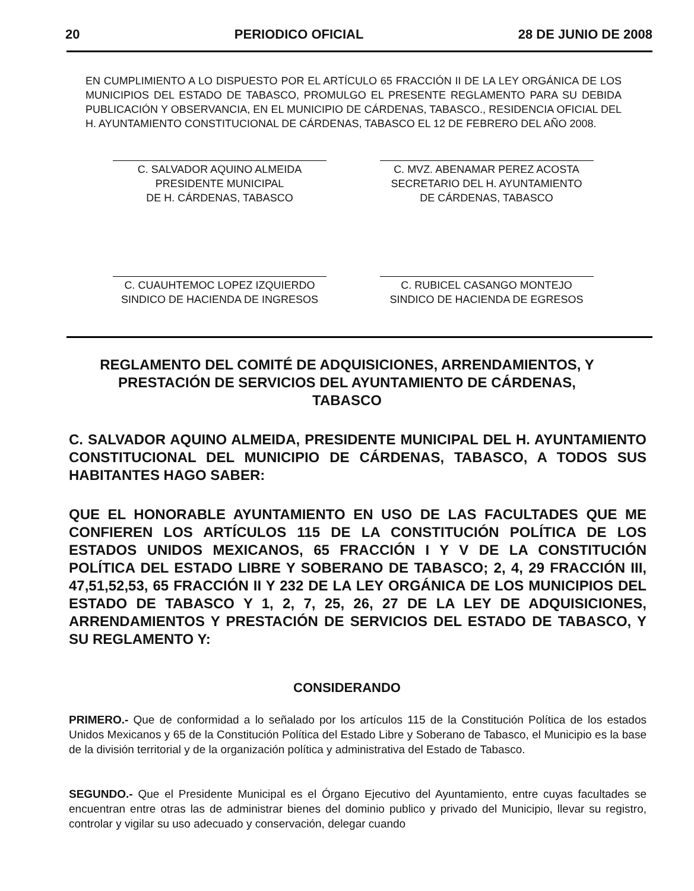20 PERIODICO OFICIAL 28 DE JUNIO DE 2008
EN CUMPLIMIENTO A LO DISPUESTO POR EL ARTÍCULO 65 FRACCIÓN II DE LA LEY ORGÁNICA DE LOS MUNICIPIOS DEL ESTADO DE TABASCO, PROMULGO EL PRESENTE REGLAMENTO PARA SU DEBIDA PUBLICACIÓN Y OBSERVANCIA, EN EL MUNICIPIO DE CÁRDENAS, TABASCO., RESIDENCIA OFICIAL DEL H. AYUNTAMIENTO CONSTITUCIONAL DE CÁRDENAS, TABASCO EL 12 DE FEBRERO DEL AÑO 2008.
C. SALVADOR AQUINO ALMEIDA
PRESIDENTE MUNICIPAL
DE H. CÁRDENAS, TABASCO
C. MVZ. ABENAMAR PEREZ ACOSTA
SECRETARIO DEL H. AYUNTAMIENTO
DE CÁRDENAS, TABASCO
C. CUAUHTEMOC LOPEZ IZQUIERDO
SINDICO DE HACIENDA DE INGRESOS
C. RUBICEL CASANGO MONTEJO
SINDICO DE HACIENDA DE EGRESOS
REGLAMENTO DEL COMITÉ DE ADQUISICIONES, ARRENDAMIENTOS, Y PRESTACIÓN DE SERVICIOS DEL AYUNTAMIENTO DE CÁRDENAS, TABASCO
C. SALVADOR AQUINO ALMEIDA, PRESIDENTE MUNICIPAL DEL H. AYUNTAMIENTO CONSTITUCIONAL DEL MUNICIPIO DE CÁRDENAS, TABASCO, A TODOS SUS HABITANTES HAGO SABER:
QUE EL HONORABLE AYUNTAMIENTO EN USO DE LAS FACULTADES QUE ME CONFIEREN LOS ARTÍCULOS 115 DE LA CONSTITUCIÓN POLÍTICA DE LOS ESTADOS UNIDOS MEXICANOS, 65 FRACCIÓN I Y V DE LA CONSTITUCIÓN POLÍTICA DEL ESTADO LIBRE Y SOBERANO DE TABASCO; 2, 4, 29 FRACCIÓN III, 47,51,52,53, 65 FRACCIÓN II Y 232 DE LA LEY ORGÁNICA DE LOS MUNICIPIOS DEL ESTADO DE TABASCO Y 1, 2, 7, 25, 26, 27 DE LA LEY DE ADQUISICIONES, ARRENDAMIENTOS Y PRESTACIÓN DE SERVICIOS DEL ESTADO DE TABASCO, Y SU REGLAMENTO Y:
CONSIDERANDO
PRIMERO.- Que de conformidad a lo señalado por los artículos 115 de la Constitución Política de los estados Unidos Mexicanos y 65 de la Constitución Política del Estado Libre y Soberano de Tabasco, el Municipio es la base de la división territorial y de la organización política y administrativa del Estado de Tabasco.
SEGUNDO.- Que el Presidente Municipal es el Órgano Ejecutivo del Ayuntamiento, entre cuyas facultades se encuentran entre otras las de administrar bienes del dominio publico y privado del Municipio, llevar su registro, controlar y vigilar su uso adecuado y conservación, delegar cuando